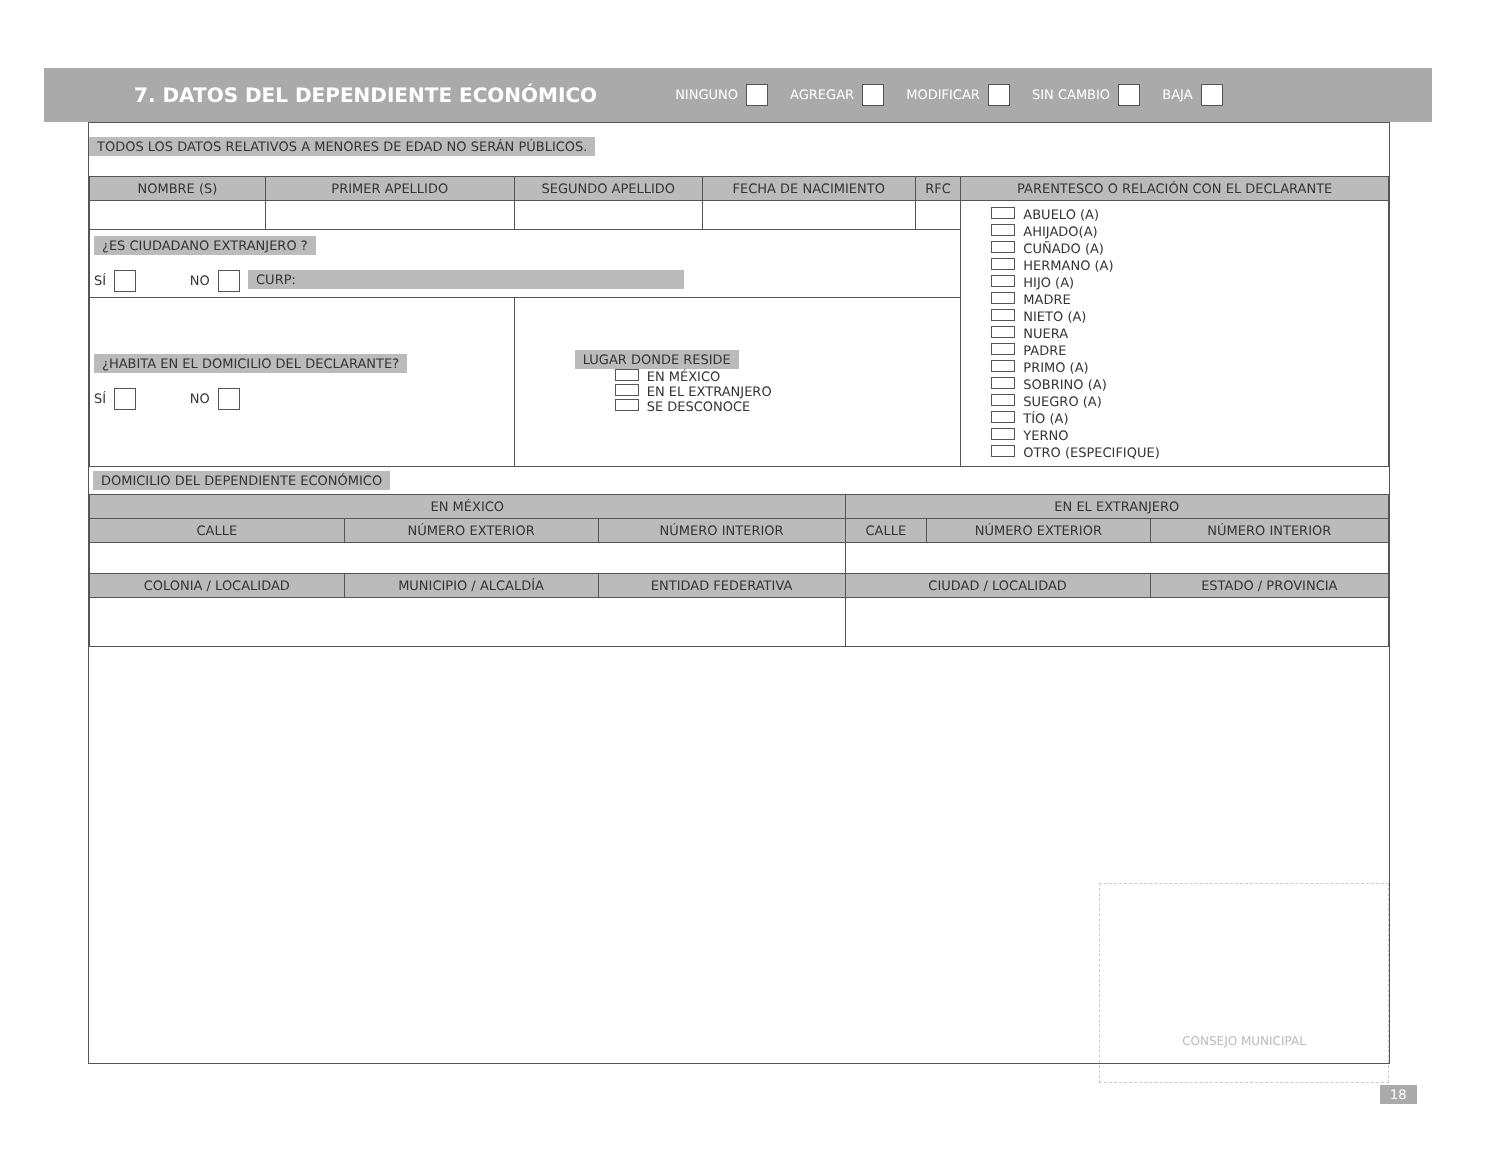7. DATOS DEL DEPENDIENTE ECONÓMICO
NINGUNO AGREGAR MODIFICAR SIN CAMBIO ✕ BAJA
TODOS LOS DATOS RELATIVOS A MENORES DE EDAD NO SERÁN PÚBLICOS.
| NOMBRE (S) | PRIMER APELLIDO | SEGUNDO APELLIDO | FECHA DE NACIMIENTO | RFC | PARENTESCO O RELACIÓN CON EL DECLARANTE |
| --- | --- | --- | --- | --- | --- |
| | | | | | ABUELO (A) AHIJADO(A) CUÑADO (A) HERMANO (A) HIJO (A) MADRE NIETO (A) NUERA PADRE PRIMO (A) SOBRINO (A) SUEGRO (A) TÍO (A) YERNO OTRO (ESPECIFIQUE) |
| ¿ES CIUDADANO EXTRANJERO ? SÍ NO CURP: | | | | | |
| ¿HABITA EN EL DOMICILIO DEL DECLARANTE? SÍ NO | | LUGAR DONDE RESIDE EN MÉXICO EN EL EXTRANJERO SE DESCONOCE | | | |
DOMICILIO DEL DEPENDIENTE ECONÓMICO
| EN MÉXICO | | | EN EL EXTRANJERO | | |
| --- | --- | --- | --- | --- | --- |
| CALLE | NÚMERO EXTERIOR | NÚMERO INTERIOR | CALLE | NÚMERO EXTERIOR | NÚMERO INTERIOR |
| COLONIA / LOCALIDAD | MUNICIPIO / ALCALDÍA | ENTIDAD FEDERATIVA | CIUDAD / LOCALIDAD | | ESTADO / PROVINCIA |
CONSEJO MUNICIPAL
18